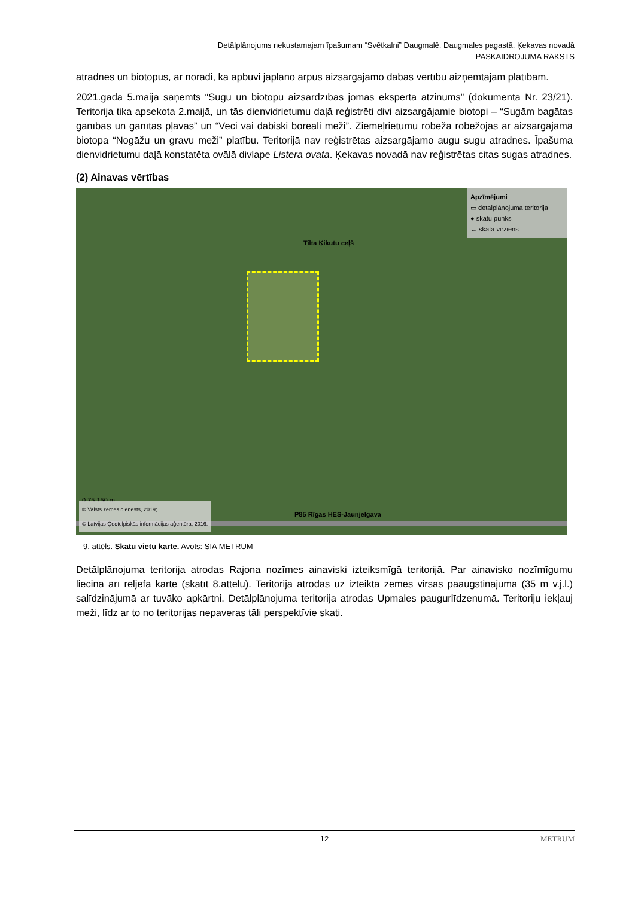Detālplānojums nekustamajam īpašumam “Svētkalni” Daugmalē, Daugmales pagastā, Ķekavas novadā
PASKAIDROJUMA RAKSTS
atradnes un biotopus, ar norādi, ka apbūvi jāplāno ārpus aizsargājamo dabas vērtību aizņemtajām platībām.
2021.gada 5.maijā saņemts “Sugu un biotopu aizsardzības jomas eksperta atzinums” (dokumenta Nr. 23/21). Teritorija tika apsekota 2.maijā, un tās dienvidrietumu daļā reģistrēti divi aizsargājamie biotopi – “Sugām bagātas ganības un ganītas pļavas” un “Veci vai dabiski boreāli meži”. Ziemeļrietumu robeža robežojas ar aizsargājamā biotopa “Nogāžu un gravu meži” platību. Teritorijā nav reģistrētas aizsargājamo augu sugu atradnes. Īpašuma dienvidrietumu daļā konstatēta ovālā divlape Listera ovata. Ķekavas novadā nav reģistrētas citas sugas atradnes.
(2) Ainavas vērtības
Apzīmējumi
▭ detalplānojuma teritorija
● skatu punks
↔ skata virziens
Tilta Ķikutu ceļš
0 75 150 m
P85 Rīgas HES-Jaunjelgava
© Valsts zemes dienests, 2019;
© Latvijas Ģeotelpiskās informācijas aģentūra, 2016.
9. attēls. Skatu vietu karte. Avots: SIA METRUM
Detālplānojuma teritorija atrodas Rajona nozīmes ainaviski izteiksmīgā teritorijā. Par ainavisko nozīmīgumu liecina arī reljefa karte (skatīt 8.attēlu). Teritorija atrodas uz izteikta zemes virsas paaugstinājuma (35 m v.j.l.) salīdzinājumā ar tuvāko apkārtni. Detālplānojuma teritorija atrodas Upmales paugurlīdzenumā. Teritoriju iekļauj meži, līdz ar to no teritorijas nepaveras tāli perspektīvie skati.
12 METRUM